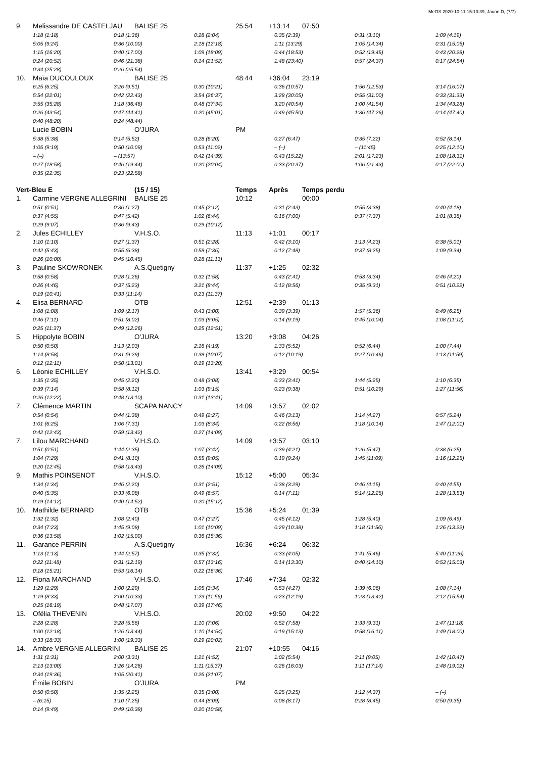MeOS 2020-10-11 15:10:39, Jaune D, (7/7)
9. Melissandre DE CASTELJAU BALISE 25 25:54 +13:14 07:50
1:18 (1:18) 0:18 (1:36) 0:28 (2:04) 0:35 (2:39) 0:31 (3:10) 1:09 (4:19)
5:05 (9:24) 0:36 (10:00) 2:18 (12:18) 1:11 (13:29) 1:05 (14:34) 0:31 (15:05)
1:15 (16:20) 0:40 (17:00) 1:09 (18:09) 0:44 (18:53) 0:52 (19:45) 0:43 (20:28)
0:24 (20:52) 0:46 (21:38) 0:14 (21:52) 1:48 (23:40) 0:57 (24:37) 0:17 (24:54)
0:34 (25:28) 0:26 (25:54)
10. Maïa DUCOULOUX BALISE 25 48:44 +36:04 23:19
6:25 (6:25) 3:26 (9:51) 0:30 (10:21) 0:36 (10:57) 1:56 (12:53) 3:14 (16:07)
5:54 (22:01) 0:42 (22:43) 3:54 (26:37) 3:28 (30:05) 0:55 (31:00) 0:33 (31:33)
3:55 (35:28) 1:18 (36:46) 0:48 (37:34) 3:20 (40:54) 1:00 (41:54) 1:34 (43:28)
0:26 (43:54) 0:47 (44:41) 0:20 (45:01) 0:49 (45:50) 1:36 (47:26) 0:14 (47:40)
0:40 (48:20) 0:24 (48:44)
Lucie BOBIN O'JURA PM
5:38 (5:38) 0:14 (5:52) 0:28 (6:20) 0:27 (6:47) 0:35 (7:22) 0:52 (8:14)
1:05 (9:19) 0:50 (10:09) 0:53 (11:02) – (–) – (11:45) 0:25 (12:10)
– (–) – (13:57) 0:42 (14:39) 0:43 (15:22) 2:01 (17:23) 1:08 (18:31)
0:27 (18:58) 0:46 (19:44) 0:20 (20:04) 0:33 (20:37) 1:06 (21:43) 0:17 (22:00)
0:35 (22:35) 0:23 (22:58)
Vert-Bleu E (15 / 15) Temps Après Temps perdu
1. Carmine VERGNE ALLEGRINI BALISE 25 10:12 00:00
0:51 (0:51) 0:36 (1:27) 0:45 (2:12) 0:31 (2:43) 0:55 (3:38) 0:40 (4:18)
0:37 (4:55) 0:47 (5:42) 1:02 (6:44) 0:16 (7:00) 0:37 (7:37) 1:01 (8:38)
0:29 (9:07) 0:36 (9:43) 0:29 (10:12)
2. Jules ECHILLEY V.H.S.O. 11:13 +1:01 00:17
1:10 (1:10) 0:27 (1:37) 0:51 (2:28) 0:42 (3:10) 1:13 (4:23) 0:38 (5:01)
0:42 (5:43) 0:55 (6:38) 0:58 (7:36) 0:12 (7:48) 0:37 (8:25) 1:09 (9:34)
0:26 (10:00) 0:45 (10:45) 0:28 (11:13)
3. Pauline SKOWRONEK A.S.Quetigny 11:37 +1:25 02:32
0:58 (0:58) 0:28 (1:26) 0:32 (1:58) 0:43 (2:41) 0:53 (3:34) 0:46 (4:20)
0:26 (4:46) 0:37 (5:23) 3:21 (8:44) 0:12 (8:56) 0:35 (9:31) 0:51 (10:22)
0:19 (10:41) 0:33 (11:14) 0:23 (11:37)
4. Elisa BERNARD OTB 12:51 +2:39 01:13
1:08 (1:08) 1:09 (2:17) 0:43 (3:00) 0:39 (3:39) 1:57 (5:36) 0:49 (6:25)
0:46 (7:11) 0:51 (8:02) 1:03 (9:05) 0:14 (9:19) 0:45 (10:04) 1:08 (11:12)
0:25 (11:37) 0:49 (12:26) 0:25 (12:51)
5. Hippolyte BOBIN O'JURA 13:20 +3:08 04:26
0:50 (0:50) 1:13 (2:03) 2:16 (4:19) 1:33 (5:52) 0:52 (6:44) 1:00 (7:44)
1:14 (8:58) 0:31 (9:29) 0:38 (10:07) 0:12 (10:19) 0:27 (10:46) 1:13 (11:59)
0:12 (12:11) 0:50 (13:01) 0:19 (13:20)
6. Léonie ECHILLEY V.H.S.O. 13:41 +3:29 00:54
1:35 (1:35) 0:45 (2:20) 0:48 (3:08) 0:33 (3:41) 1:44 (5:25) 1:10 (6:35)
0:39 (7:14) 0:58 (8:12) 1:03 (9:15) 0:23 (9:38) 0:51 (10:29) 1:27 (11:56)
0:26 (12:22) 0:48 (13:10) 0:31 (13:41)
7. Clémence MARTIN SCAPA NANCY 14:09 +3:57 02:02
0:54 (0:54) 0:44 (1:38) 0:49 (2:27) 0:46 (3:13) 1:14 (4:27) 0:57 (5:24)
1:01 (6:25) 1:06 (7:31) 1:03 (8:34) 0:22 (8:56) 1:18 (10:14) 1:47 (12:01)
0:42 (12:43) 0:59 (13:42) 0:27 (14:09)
7. Lilou MARCHAND V.H.S.O. 14:09 +3:57 03:10
0:51 (0:51) 1:44 (2:35) 1:07 (3:42) 0:39 (4:21) 1:26 (5:47) 0:38 (6:25)
1:04 (7:29) 0:41 (8:10) 0:55 (9:05) 0:19 (9:24) 1:45 (11:09) 1:16 (12:25)
0:20 (12:45) 0:58 (13:43) 0:26 (14:09)
9. Mathis POINSENOT V.H.S.O. 15:12 +5:00 05:34
1:34 (1:34) 0:46 (2:20) 0:31 (2:51) 0:38 (3:29) 0:46 (4:15) 0:40 (4:55)
0:40 (5:35) 0:33 (6:08) 0:49 (6:57) 0:14 (7:11) 5:14 (12:25) 1:28 (13:53)
0:19 (14:12) 0:40 (14:52) 0:20 (15:12)
10. Mathilde BERNARD OTB 15:36 +5:24 01:39
1:32 (1:32) 1:08 (2:40) 0:47 (3:27) 0:45 (4:12) 1:28 (5:40) 1:09 (6:49)
0:34 (7:23) 1:45 (9:08) 1:01 (10:09) 0:29 (10:38) 1:18 (11:56) 1:26 (13:22)
0:36 (13:58) 1:02 (15:00) 0:36 (15:36)
11. Garance PERRIN A.S.Quetigny 16:36 +6:24 06:32
1:13 (1:13) 1:44 (2:57) 0:35 (3:32) 0:33 (4:05) 1:41 (5:46) 5:40 (11:26)
0:22 (11:48) 0:31 (12:19) 0:57 (13:16) 0:14 (13:30) 0:40 (14:10) 0:53 (15:03)
0:18 (15:21) 0:53 (16:14) 0:22 (16:36)
12. Fiona MARCHAND V.H.S.O. 17:46 +7:34 02:32
1:29 (1:29) 1:00 (2:29) 1:05 (3:34) 0:53 (4:27) 1:39 (6:06) 1:08 (7:14)
1:19 (8:33) 2:00 (10:33) 1:23 (11:56) 0:23 (12:19) 1:23 (13:42) 2:12 (15:54)
0:25 (16:19) 0:48 (17:07) 0:39 (17:46)
13. Ofélia THEVENIN V.H.S.O. 20:02 +9:50 04:22
2:28 (2:28) 3:28 (5:56) 1:10 (7:06) 0:52 (7:58) 1:33 (9:31) 1:47 (11:18)
1:00 (12:18) 1:26 (13:44) 1:10 (14:54) 0:19 (15:13) 0:58 (16:11) 1:49 (18:00)
0:33 (18:33) 1:00 (19:33) 0:29 (20:02)
14. Ambre VERGNE ALLEGRINI BALISE 25 21:07 +10:55 04:16
1:31 (1:31) 2:00 (3:31) 1:21 (4:52) 1:02 (5:54) 3:11 (9:05) 1:42 (10:47)
2:13 (13:00) 1:26 (14:26) 1:11 (15:37) 0:26 (16:03) 1:11 (17:14) 1:48 (19:02)
0:34 (19:36) 1:05 (20:41) 0:26 (21:07)
Émile BOBIN O'JURA PM
0:50 (0:50) 1:35 (2:25) 0:35 (3:00) 0:25 (3:25) 1:12 (4:37) – (–)
– (6:15) 1:10 (7:25) 0:44 (8:09) 0:08 (8:17) 0:28 (8:45) 0:50 (9:35)
0:14 (9:49) 0:49 (10:38) 0:20 (10:58)